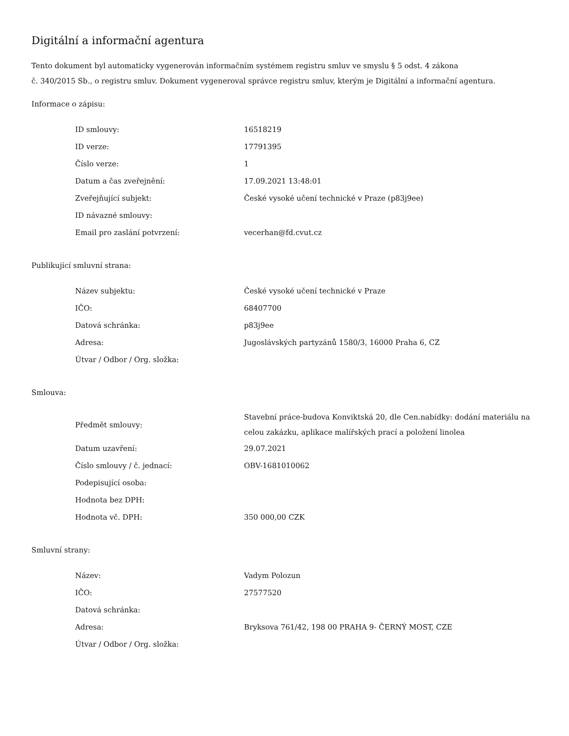Digitální a informační agentura
Tento dokument byl automaticky vygenerován informačním systémem registru smluv ve smyslu § 5 odst. 4 zákona
č. 340/2015 Sb., o registru smluv. Dokument vygeneroval správce registru smluv, kterým je Digitální a informační agentura.
Informace o zápisu:
| ID smlouvy: | 16518219 |
| ID verze: | 17791395 |
| Číslo verze: | 1 |
| Datum a čas zveřejnění: | 17.09.2021 13:48:01 |
| Zveřejňující subjekt: | České vysoké učení technické v Praze (p83j9ee) |
| ID návazné smlouvy: | |
| Email pro zaslání potvrzení: | vecerhan@fd.cvut.cz |
Publikující smluvní strana:
| Název subjektu: | České vysoké učení technické v Praze |
| IČO: | 68407700 |
| Datová schránka: | p83j9ee |
| Adresa: | Jugoslávských partyzánů 1580/3, 16000 Praha 6, CZ |
| Útvar / Odbor / Org. složka: | |
Smlouva:
| Předmět smlouvy: | Stavební práce-budova Konviktská 20, dle Cen.nabídky: dodání materiálu na celou zakázku, aplikace malířských prací a položení linolea |
| Datum uzavření: | 29.07.2021 |
| Číslo smlouvy / č. jednací: | OBV-1681010062 |
| Podepisující osoba: | |
| Hodnota bez DPH: | |
| Hodnota vč. DPH: | 350 000,00 CZK |
Smluvní strany:
| Název: | Vadym Polozun |
| IČO: | 27577520 |
| Datová schránka: | |
| Adresa: | Bryksova 761/42, 198 00 PRAHA 9- ČERNÝ MOST, CZE |
| Útvar / Odbor / Org. složka: | |